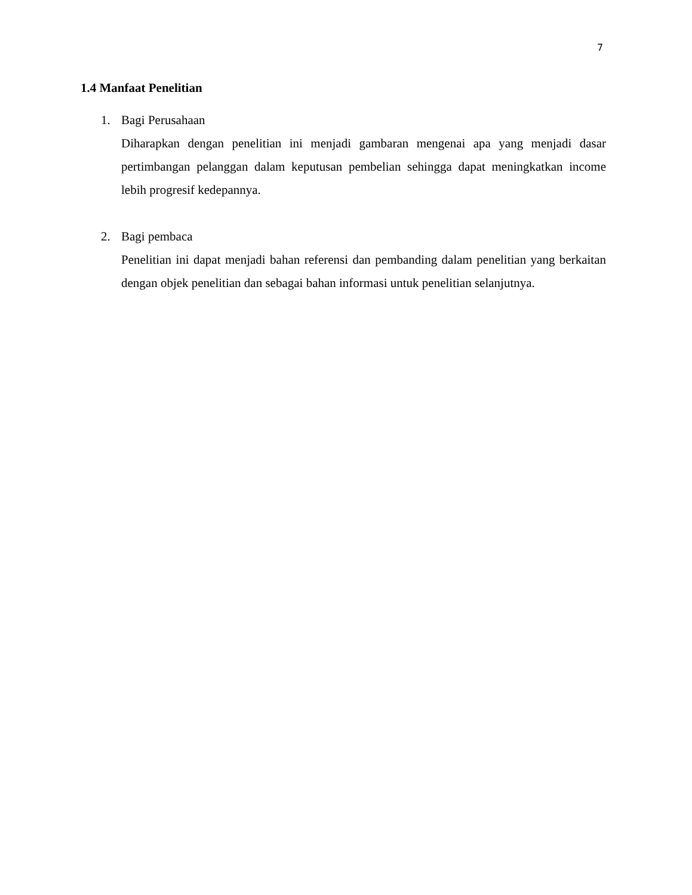7
1.4 Manfaat Penelitian
1. Bagi Perusahaan
Diharapkan dengan penelitian ini menjadi gambaran mengenai apa yang menjadi dasar pertimbangan pelanggan dalam keputusan pembelian sehingga dapat meningkatkan income lebih progresif kedepannya.
2. Bagi pembaca
Penelitian ini dapat menjadi bahan referensi dan pembanding dalam penelitian yang berkaitan dengan objek penelitian dan sebagai bahan informasi untuk penelitian selanjutnya.